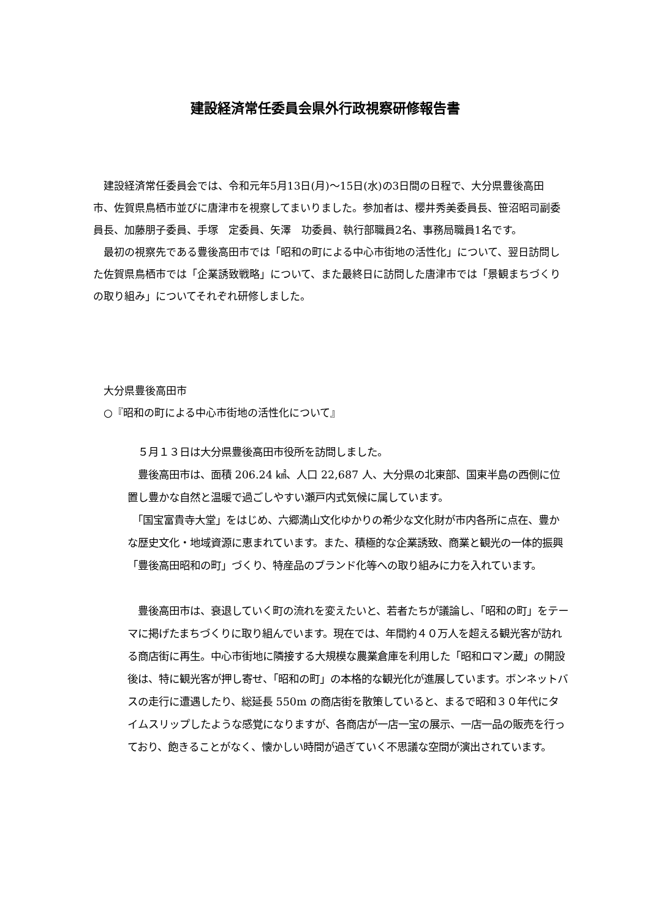建設経済常任委員会県外行政視察研修報告書
　建設経済常任委員会では、令和元年5月13日(月)～15日(水)の3日間の日程で、大分県豊後高田市、佐賀県鳥栖市並びに唐津市を視察してまいりました。参加者は、櫻井秀美委員長、笹沼昭司副委員長、加藤朋子委員、手塚　定委員、矢澤　功委員、執行部職員2名、事務局職員1名です。
　最初の視察先である豊後高田市では「昭和の町による中心市街地の活性化」について、翌日訪問した佐賀県鳥栖市では「企業誘致戦略」について、また最終日に訪問した唐津市では「景観まちづくりの取り組み」についてそれぞれ研修しました。
　大分県豊後高田市
　○『昭和の町による中心市街地の活性化について』
　５月１３日は大分県豊後高田市役所を訪問しました。
　豊後高田市は、面積 206.24 ㎢、人口 22,687 人、大分県の北東部、国東半島の西側に位置し豊かな自然と温暖で過ごしやすい瀬戸内式気候に属しています。
　「国宝富貴寺大堂」をはじめ、六郷満山文化ゆかりの希少な文化財が市内各所に点在、豊かな歴史文化・地域資源に恵まれています。また、積極的な企業誘致、商業と観光の一体的振興「豊後高田昭和の町」づくり、特産品のブランド化等への取り組みに力を入れています。
　豊後高田市は、衰退していく町の流れを変えたいと、若者たちが議論し、「昭和の町」をテーマに掲げたまちづくりに取り組んでいます。現在では、年間約４０万人を超える観光客が訪れる商店街に再生。中心市街地に隣接する大規模な農業倉庫を利用した「昭和ロマン蔵」の開設後は、特に観光客が押し寄せ、「昭和の町」の本格的な観光化が進展しています。ボンネットバスの走行に遭遇したり、総延長 550m の商店街を散策していると、まるで昭和３０年代にタイムスリップしたような感覚になりますが、各商店が一店一宝の展示、一店一品の販売を行っており、飽きることがなく、懐かしい時間が過ぎていく不思議な空間が演出されています。